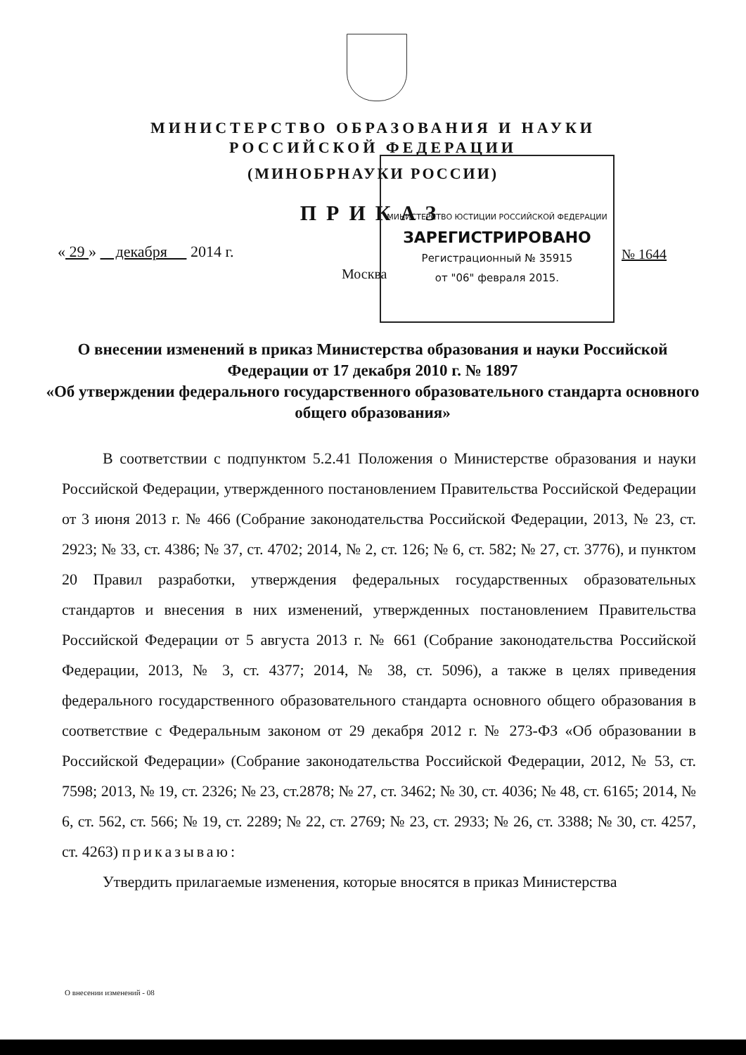МИНИСТЕРСТВО ОБРАЗОВАНИЯ И НАУКИ
РОССИЙСКОЙ ФЕДЕРАЦИИ
(МИНОБРНАУКИ РОССИИ)
ПРИКАЗ
« 29 » декабря 2014 г.
№ 1644
Москва
МИНИСТЕРСТВО ЮСТИЦИИ РОССИЙСКОЙ ФЕДЕРАЦИИ
ЗАРЕГИСТРИРОВАНО
Регистрационный № 35915
от "06" февраля 2015.
О внесении изменений в приказ Министерства образования и науки Российской Федерации от 17 декабря 2010 г. № 1897
«Об утверждении федерального государственного образовательного стандарта основного общего образования»
В соответствии с подпунктом 5.2.41 Положения о Министерстве образования и науки Российской Федерации, утвержденного постановлением Правительства Российской Федерации от 3 июня 2013 г. № 466 (Собрание законодательства Российской Федерации, 2013, № 23, ст. 2923; № 33, ст. 4386; № 37, ст. 4702; 2014, № 2, ст. 126; № 6, ст. 582; № 27, ст. 3776), и пунктом 20 Правил разработки, утверждения федеральных государственных образовательных стандартов и внесения в них изменений, утвержденных постановлением Правительства Российской Федерации от 5 августа 2013 г. № 661 (Собрание законодательства Российской Федерации, 2013, № 3, ст. 4377; 2014, № 38, ст. 5096), а также в целях приведения федерального государственного образовательного стандарта основного общего образования в соответствие с Федеральным законом от 29 декабря 2012 г. № 273-ФЗ «Об образовании в Российской Федерации» (Собрание законодательства Российской Федерации, 2012, № 53, ст. 7598; 2013, № 19, ст. 2326; № 23, ст.2878; № 27, ст. 3462; № 30, ст. 4036; № 48, ст. 6165; 2014, № 6, ст. 562, ст. 566; № 19, ст. 2289; № 22, ст. 2769; № 23, ст. 2933; № 26, ст. 3388; № 30, ст. 4257, ст. 4263) приказываю:
Утвердить прилагаемые изменения, которые вносятся в приказ Министерства
О внесении изменений - 08